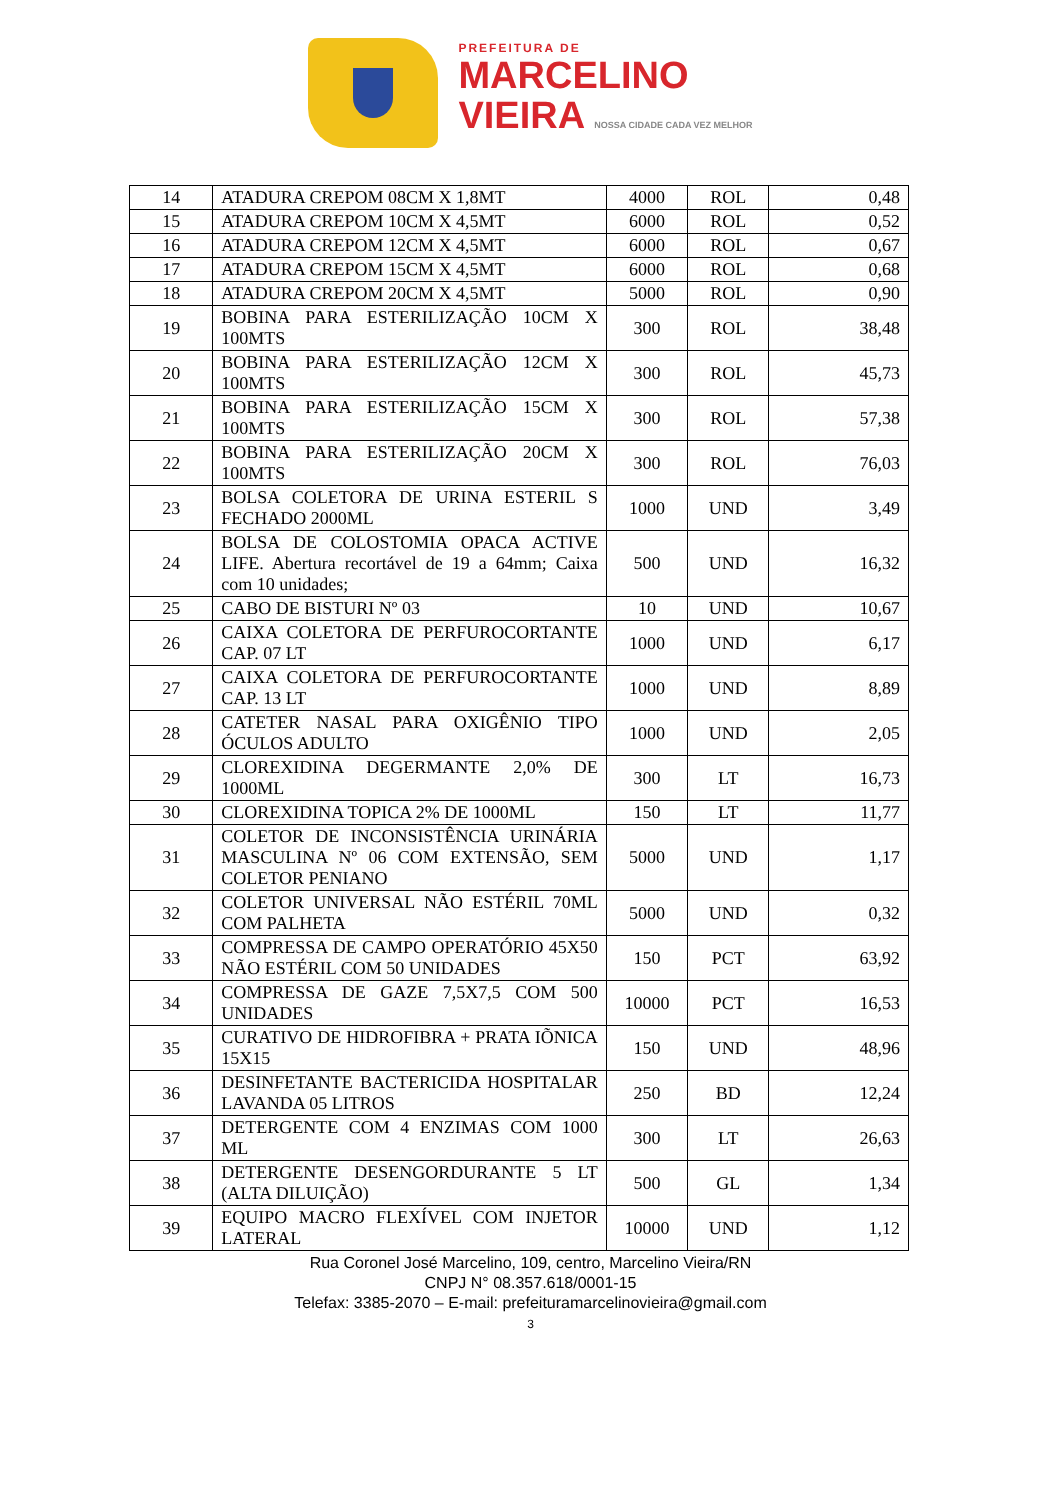PREFEITURA DE
MARCELINO
VIEIRA NOSSA CIDADE CADA VEZ MELHOR
| 14 | ATADURA CREPOM 08CM X 1,8MT | 4000 | ROL | 0,48 |
| 15 | ATADURA CREPOM 10CM X 4,5MT | 6000 | ROL | 0,52 |
| 16 | ATADURA CREPOM 12CM X 4,5MT | 6000 | ROL | 0,67 |
| 17 | ATADURA CREPOM 15CM X 4,5MT | 6000 | ROL | 0,68 |
| 18 | ATADURA CREPOM 20CM X 4,5MT | 5000 | ROL | 0,90 |
| 19 | BOBINA PARA ESTERILIZAÇÃO 10CM X 100MTS | 300 | ROL | 38,48 |
| 20 | BOBINA PARA ESTERILIZAÇÃO 12CM X 100MTS | 300 | ROL | 45,73 |
| 21 | BOBINA PARA ESTERILIZAÇÃO 15CM X 100MTS | 300 | ROL | 57,38 |
| 22 | BOBINA PARA ESTERILIZAÇÃO 20CM X 100MTS | 300 | ROL | 76,03 |
| 23 | BOLSA COLETORA DE URINA ESTERIL S FECHADO 2000ML | 1000 | UND | 3,49 |
| 24 | BOLSA DE COLOSTOMIA OPACA ACTIVE LIFE. Abertura recortável de 19 a 64mm; Caixa com 10 unidades; | 500 | UND | 16,32 |
| 25 | CABO DE BISTURI Nº 03 | 10 | UND | 10,67 |
| 26 | CAIXA COLETORA DE PERFUROCORTANTE CAP. 07 LT | 1000 | UND | 6,17 |
| 27 | CAIXA COLETORA DE PERFUROCORTANTE CAP. 13 LT | 1000 | UND | 8,89 |
| 28 | CATETER NASAL PARA OXIGÊNIO TIPO ÓCULOS ADULTO | 1000 | UND | 2,05 |
| 29 | CLOREXIDINA DEGERMANTE 2,0% DE 1000ML | 300 | LT | 16,73 |
| 30 | CLOREXIDINA TOPICA 2% DE 1000ML | 150 | LT | 11,77 |
| 31 | COLETOR DE INCONSISTÊNCIA URINÁRIA MASCULINA Nº 06 COM EXTENSÃO, SEM COLETOR PENIANO | 5000 | UND | 1,17 |
| 32 | COLETOR UNIVERSAL NÃO ESTÉRIL 70ML COM PALHETA | 5000 | UND | 0,32 |
| 33 | COMPRESSA DE CAMPO OPERATÓRIO 45X50 NÃO ESTÉRIL COM 50 UNIDADES | 150 | PCT | 63,92 |
| 34 | COMPRESSA DE GAZE 7,5X7,5 COM 500 UNIDADES | 10000 | PCT | 16,53 |
| 35 | CURATIVO DE HIDROFIBRA + PRATA IÕNICA 15X15 | 150 | UND | 48,96 |
| 36 | DESINFETANTE BACTERICIDA HOSPITALAR LAVANDA 05 LITROS | 250 | BD | 12,24 |
| 37 | DETERGENTE COM 4 ENZIMAS COM 1000 ML | 300 | LT | 26,63 |
| 38 | DETERGENTE DESENGORDURANTE 5 LT (ALTA DILUIÇÃO) | 500 | GL | 1,34 |
| 39 | EQUIPO MACRO FLEXÍVEL COM INJETOR LATERAL | 10000 | UND | 1,12 |
Rua Coronel José Marcelino, 109, centro, Marcelino Vieira/RN
CNPJ N° 08.357.618/0001-15
Telefax: 3385-2070 – E-mail: prefeituramarcelinovieira@gmail.com
3